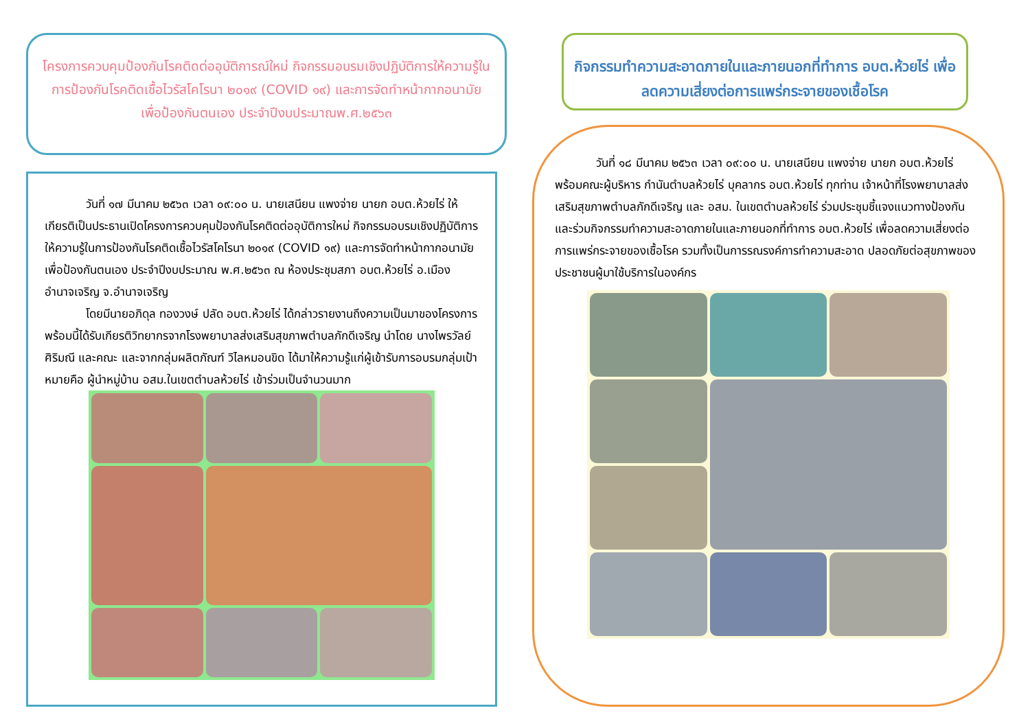โครงการควบคุมป้องกันโรคติดต่ออุบัติการณ์ใหม่ กิจกรรมอบรมเชิงปฏิบัติการให้ความรู้ในการป้องกันโรคติดเชื้อไวรัสโคโรนา ๒๐๑๙ (COVID ๑๙) และการจัดทำหน้ากากอนามัยเพื่อป้องกันตนเอง ประจำปีงบประมาณพ.ศ.๒๕๖๓
วันที่ ๑๗ มีนาคม ๒๕๖๓ เวลา ๐๙:๐๐ น. นายเสนียน แพงจ่าย นายก อบต.ห้วยไร่ ให้เกียรติเป็นประธานเปิดโครงการควบคุมป้องกันโรคติดต่ออุบัติการใหม่ กิจกรรมอบรมเชิงปฏิบัติการให้ความรู้ในการป้องกันโรคติดเชื้อไวรัสโคโรนา ๒๐๑๙ (COVID ๑๙) และการจัดทำหน้ากากอนามัยเพื่อป้องกันตนเอง ประจำปีงบประมาณ พ.ศ.๒๕๖๓ ณ ห้องประชุมสภา อบต.ห้วยไร่ อ.เมืองอำนาจเจริญ จ.อำนาจเจริญ
โดยมีนายอภิดุล ทองวงษ์ ปลัด อบต.ห้วยไร่ ได้กล่าวรายงานถึงความเป็นมาของโครงการพร้อมนี้ได้รับเกียรติวิทยากรจากโรงพยาบาลส่งเสริมสุขภาพตำบลภักดีเจริญ นำโดย นางไพรวัลย์ ศิริมณี และคณะ และจากกลุ่มผลิตภัณฑ์ วิไลหมอนขิด ได้มาให้ความรู้แก่ผู้เข้ารับการอบรมกลุ่มเป้าหมายคือ ผู้นำหมู่บ้าน อสม.ในเขตตำบลห้วยไร่ เข้าร่วมเป็นจำนวนมาก
กิจกรรมทำความสะอาดภายในและภายนอกที่ทำการ อบต.ห้วยไร่ เพื่อลดความเสี่ยงต่อการแพร่กระจายของเชื้อโรค
วันที่ ๑๘ มีนาคม ๒๕๖๓ เวลา ๐๙:๐๐ น. นายเสนียน แพงจ่าย นายก อบต.ห้วยไร่ พร้อมคณะผู้บริหาร กำนันตำบลห้วยไร่ บุคลากร อบต.ห้วยไร่ ทุกท่าน เจ้าหน้าที่โรงพยาบาลส่งเสริมสุขภาพตำบลภักดีเจริญ และ อสม. ในเขตตำบลห้วยไร่ ร่วมประชุมชี้แจงแนวทางป้องกันและร่วมกิจกรรมทำความสะอาดภายในและภายนอกที่ทำการ อบต.ห้วยไร่ เพื่อลดความเสี่ยงต่อการแพร่กระจายของเชื้อโรค รวมทั้งเป็นการรณรงค์การทำความสะอาด ปลอดภัยต่อสุขภาพของประชาชนผู้มาใช้บริการในองค์กร